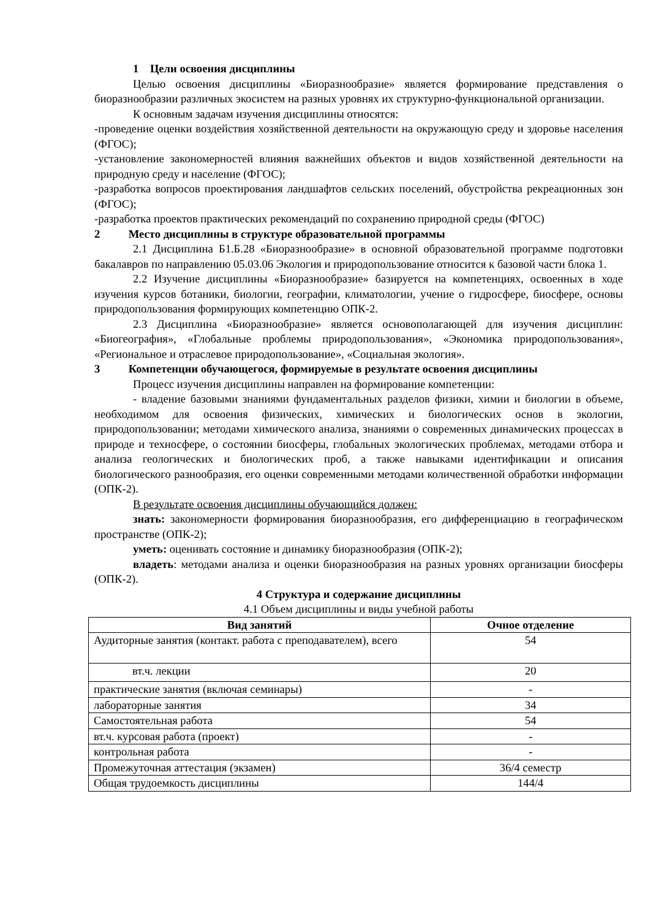1 Цели освоения дисциплины
Целью освоения дисциплины «Биоразнообразие» является формирование представления о биоразнообразии различных экосистем на разных уровнях их структурно-функциональной организации.
К основным задачам изучения дисциплины относятся:
-проведение оценки воздействия хозяйственной деятельности на окружающую среду и здоровье населения (ФГОС);
-установление закономерностей влияния важнейших объектов и видов хозяйственной деятельности на природную среду и население (ФГОС);
-разработка вопросов проектирования ландшафтов сельских поселений, обустройства рекреационных зон (ФГОС);
-разработка проектов практических рекомендаций по сохранению природной среды (ФГОС)
2 Место дисциплины в структуре образовательной программы
2.1 Дисциплина Б1.Б.28 «Биоразнообразие» в основной образовательной программе подготовки бакалавров по направлению 05.03.06 Экология и природопользование относится к базовой части блока 1.
2.2 Изучение дисциплины «Биоразнообразие» базируется на компетенциях, освоенных в ходе изучения курсов ботаники, биологии, географии, климатологии, учение о гидросфере, биосфере, основы природопользования формирующих компетенцию ОПК-2.
2.3 Дисциплина «Биоразнообразие» является основополагающей для изучения дисциплин: «Биогеография», «Глобальные проблемы природопользования», «Экономика природопользования», «Региональное и отраслевое природопользование», «Социальная экология».
3 Компетенции обучающегося, формируемые в результате освоения дисциплины
Процесс изучения дисциплины направлен на формирование компетенции:
- владение базовыми знаниями фундаментальных разделов физики, химии и биологии в объеме, необходимом для освоения физических, химических и биологических основ в экологии, природопользовании; методами химического анализа, знаниями о современных динамических процессах в природе и техносфере, о состоянии биосферы, глобальных экологических проблемах, методами отбора и анализа геологических и биологических проб, а также навыками идентификации и описания биологического разнообразия, его оценки современными методами количественной обработки информации (ОПК-2).
В результате освоения дисциплины обучающийся должен:
знать: закономерности формирования биоразнообразия, его дифференциацию в географическом пространстве (ОПК-2);
уметь: оценивать состояние и динамику биоразнообразия (ОПК-2);
владеть: методами анализа и оценки биоразнообразия на разных уровнях организации биосферы (ОПК-2).
4 Структура и содержание дисциплины
4.1 Объем дисциплины и виды учебной работы
| Вид занятий | Очное отделение |
| --- | --- |
| Аудиторные занятия (контакт. работа с преподавателем), всего | 54 |
| вт.ч. лекции | 20 |
| практические занятия (включая семинары) | - |
| лабораторные занятия | 34 |
| Самостоятельная работа | 54 |
| вт.ч. курсовая работа (проект) | - |
| контрольная работа | - |
| Промежуточная аттестация (экзамен) | 36/4 семестр |
| Общая трудоемкость дисциплины | 144/4 |